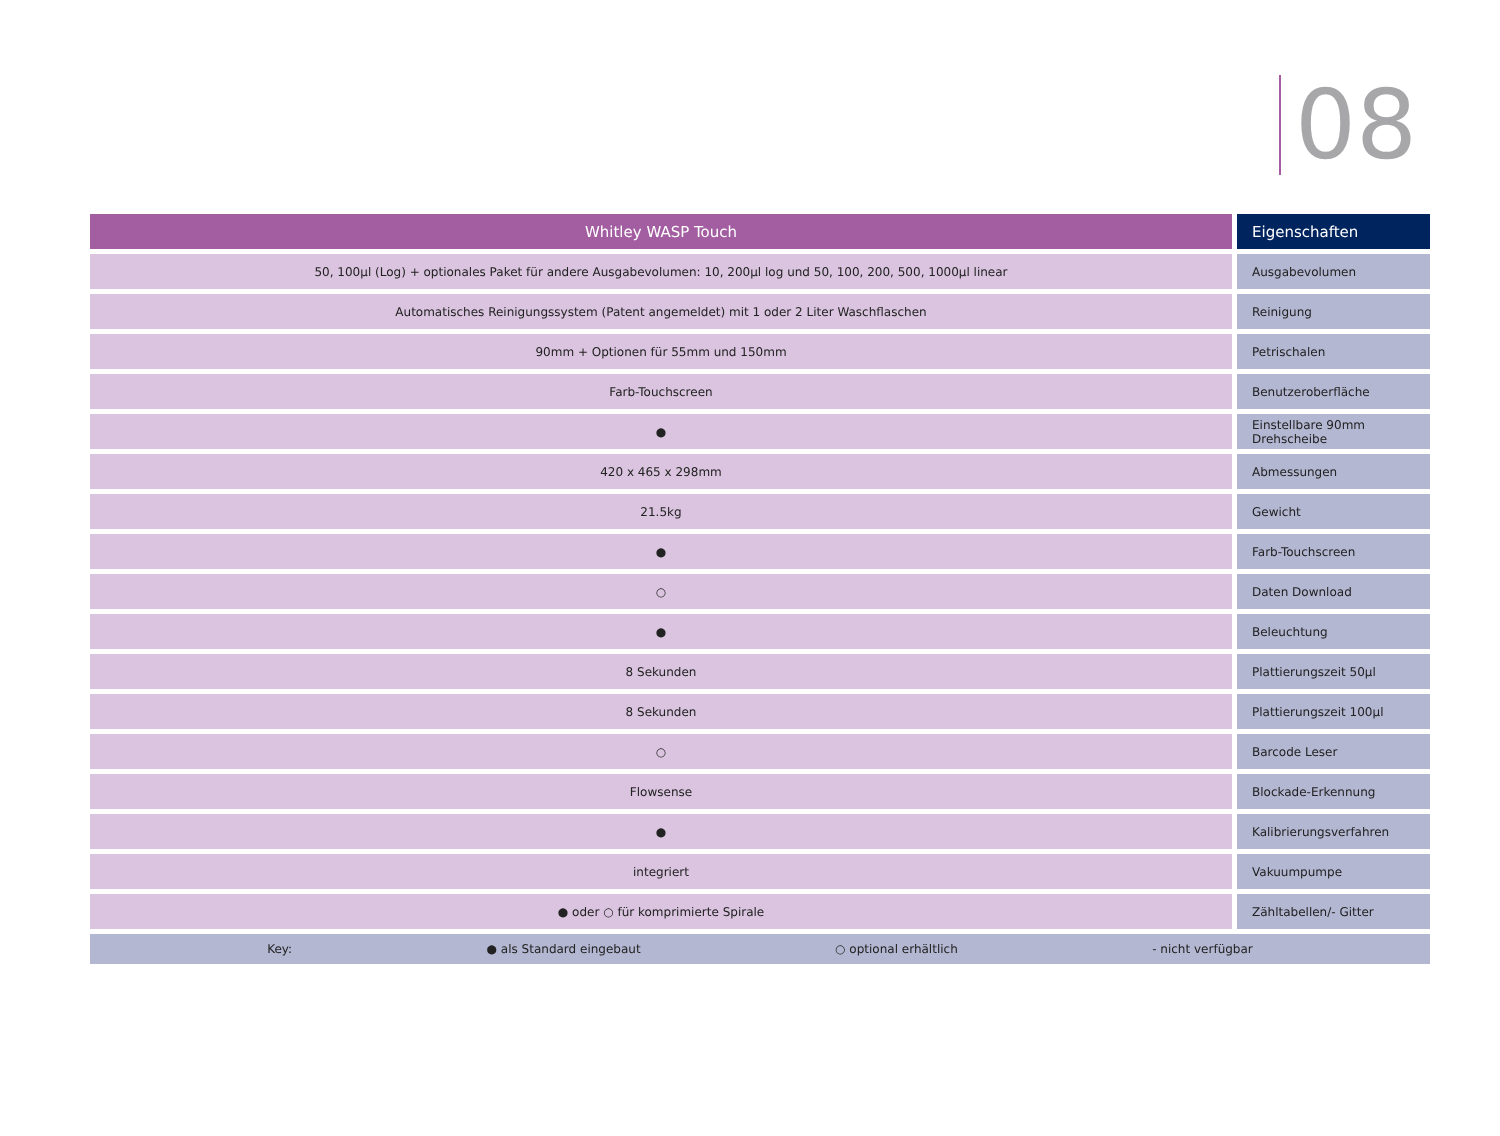08
| Whitley WASP Touch | Eigenschaften |
| --- | --- |
| 50, 100µl (Log) + optionales Paket für andere Ausgabevolumen: 10, 200µl log und 50, 100, 200, 500, 1000µl linear | Ausgabevolumen |
| Automatisches Reinigungssystem (Patent angemeldet) mit 1 oder 2 Liter Waschflaschen | Reinigung |
| 90mm + Optionen für 55mm und 150mm | Petrischalen |
| Farb-Touchscreen | Benutzeroberfläche |
| ● | Einstellbare 90mm Drehscheibe |
| 420 x 465 x 298mm | Abmessungen |
| 21.5kg | Gewicht |
| ● | Farb-Touchscreen |
| ○ | Daten Download |
| ● | Beleuchtung |
| 8 Sekunden | Plattierungszeit 50µl |
| 8 Sekunden | Plattierungszeit 100µl |
| ○ | Barcode Leser |
| Flowsense | Blockade-Erkennung |
| ● | Kalibrierungsverfahren |
| integriert | Vakuumpumpe |
| ● oder ○ für komprimierte Spirale | Zähltabellen/- Gitter |
| Key: ● als Standard eingebaut ○ optional erhältlich - nicht verfügbar | |